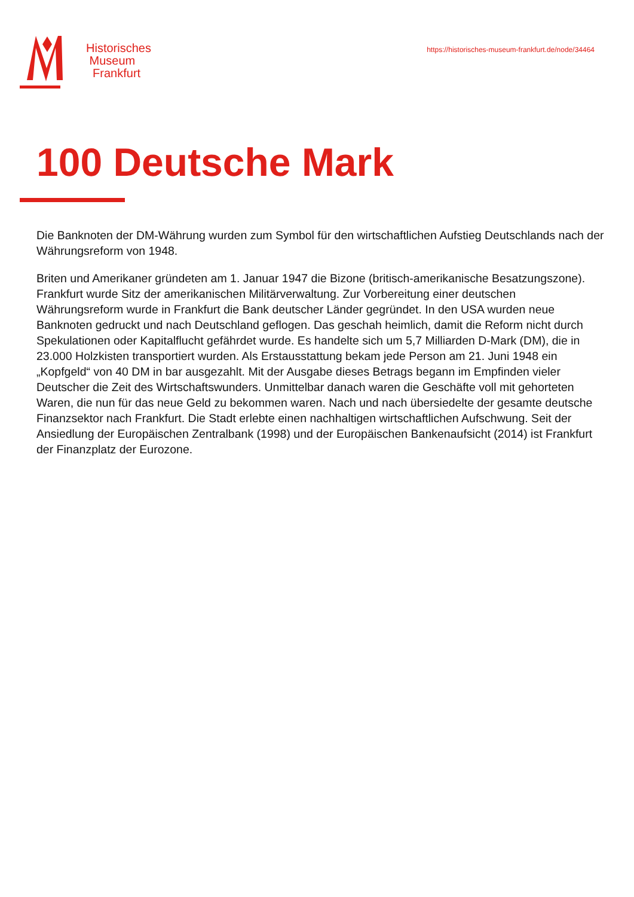Historisches
Museum
Frankfurt
https://historisches-museum-frankfurt.de/node/34464
100 Deutsche Mark
Die Banknoten der DM-Währung wurden zum Symbol für den wirtschaftlichen Aufstieg Deutschlands nach der Währungsreform von 1948.
Briten und Amerikaner gründeten am 1. Januar 1947 die Bizone (britisch-amerikanische Besatzungszone). Frankfurt wurde Sitz der amerikanischen Militärverwaltung. Zur Vorbereitung einer deutschen Währungsreform wurde in Frankfurt die Bank deutscher Länder gegründet. In den USA wurden neue Banknoten gedruckt und nach Deutschland geflogen. Das geschah heimlich, damit die Reform nicht durch Spekulationen oder Kapitalflucht gefährdet wurde. Es handelte sich um 5,7 Milliarden D-Mark (DM), die in 23.000 Holzkisten transportiert wurden. Als Erstausstattung bekam jede Person am 21. Juni 1948 ein „Kopfgeld“ von 40 DM in bar ausgezahlt. Mit der Ausgabe dieses Betrags begann im Empfinden vieler Deutscher die Zeit des Wirtschaftswunders. Unmittelbar danach waren die Geschäfte voll mit gehorteten Waren, die nun für das neue Geld zu bekommen waren. Nach und nach übersiedelte der gesamte deutsche Finanzsektor nach Frankfurt. Die Stadt erlebte einen nachhaltigen wirtschaftlichen Aufschwung. Seit der Ansiedlung der Europäischen Zentralbank (1998) und der Europäischen Bankenaufsicht (2014) ist Frankfurt der Finanzplatz der Eurozone.